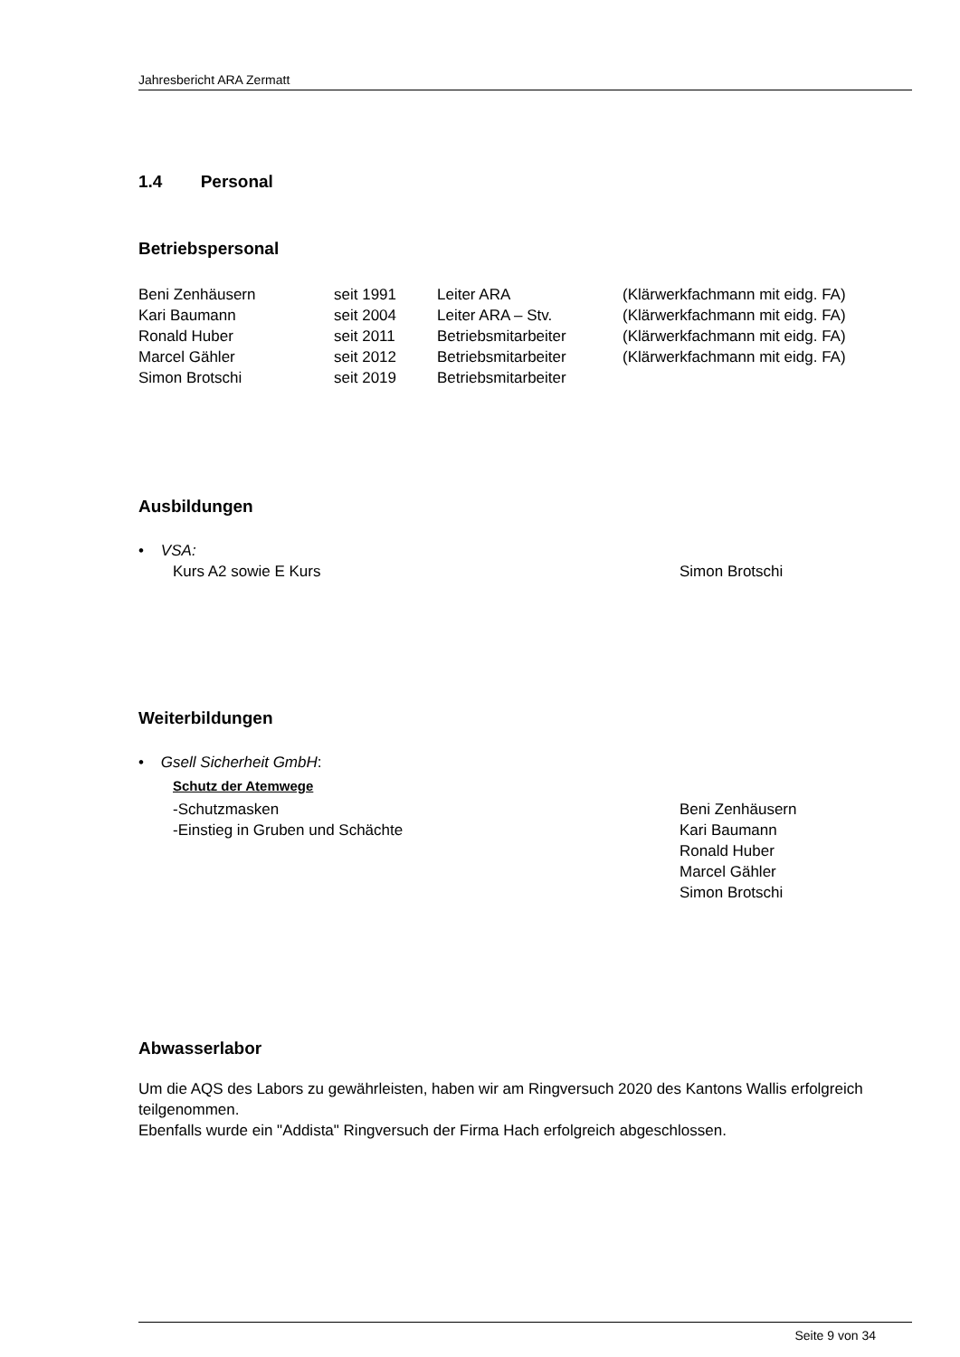Jahresbericht ARA Zermatt
1.4 Personal
Betriebspersonal
| Beni Zenhäusern | seit 1991 | Leiter ARA | (Klärwerkfachmann mit eidg. FA) |
| Kari Baumann | seit 2004 | Leiter ARA – Stv. | (Klärwerkfachmann mit eidg. FA) |
| Ronald Huber | seit 2011 | Betriebsmitarbeiter | (Klärwerkfachmann mit eidg. FA) |
| Marcel Gähler | seit 2012 | Betriebsmitarbeiter | (Klärwerkfachmann mit eidg. FA) |
| Simon Brotschi | seit 2019 | Betriebsmitarbeiter | |
Ausbildungen
• VSA:
| Kurs A2 sowie E Kurs | Simon Brotschi |
Weiterbildungen
• Gsell Sicherheit GmbH:
Schutz der Atemwege
| -Schutzmasken -Einstieg in Gruben und Schächte | Beni Zenhäusern Kari Baumann Ronald Huber Marcel Gähler Simon Brotschi |
Abwasserlabor
Um die AQS des Labors zu gewährleisten, haben wir am Ringversuch 2020 des Kantons Wallis erfolgreich teilgenommen.
Ebenfalls wurde ein "Addista" Ringversuch der Firma Hach erfolgreich abgeschlossen.
Seite 9 von 34